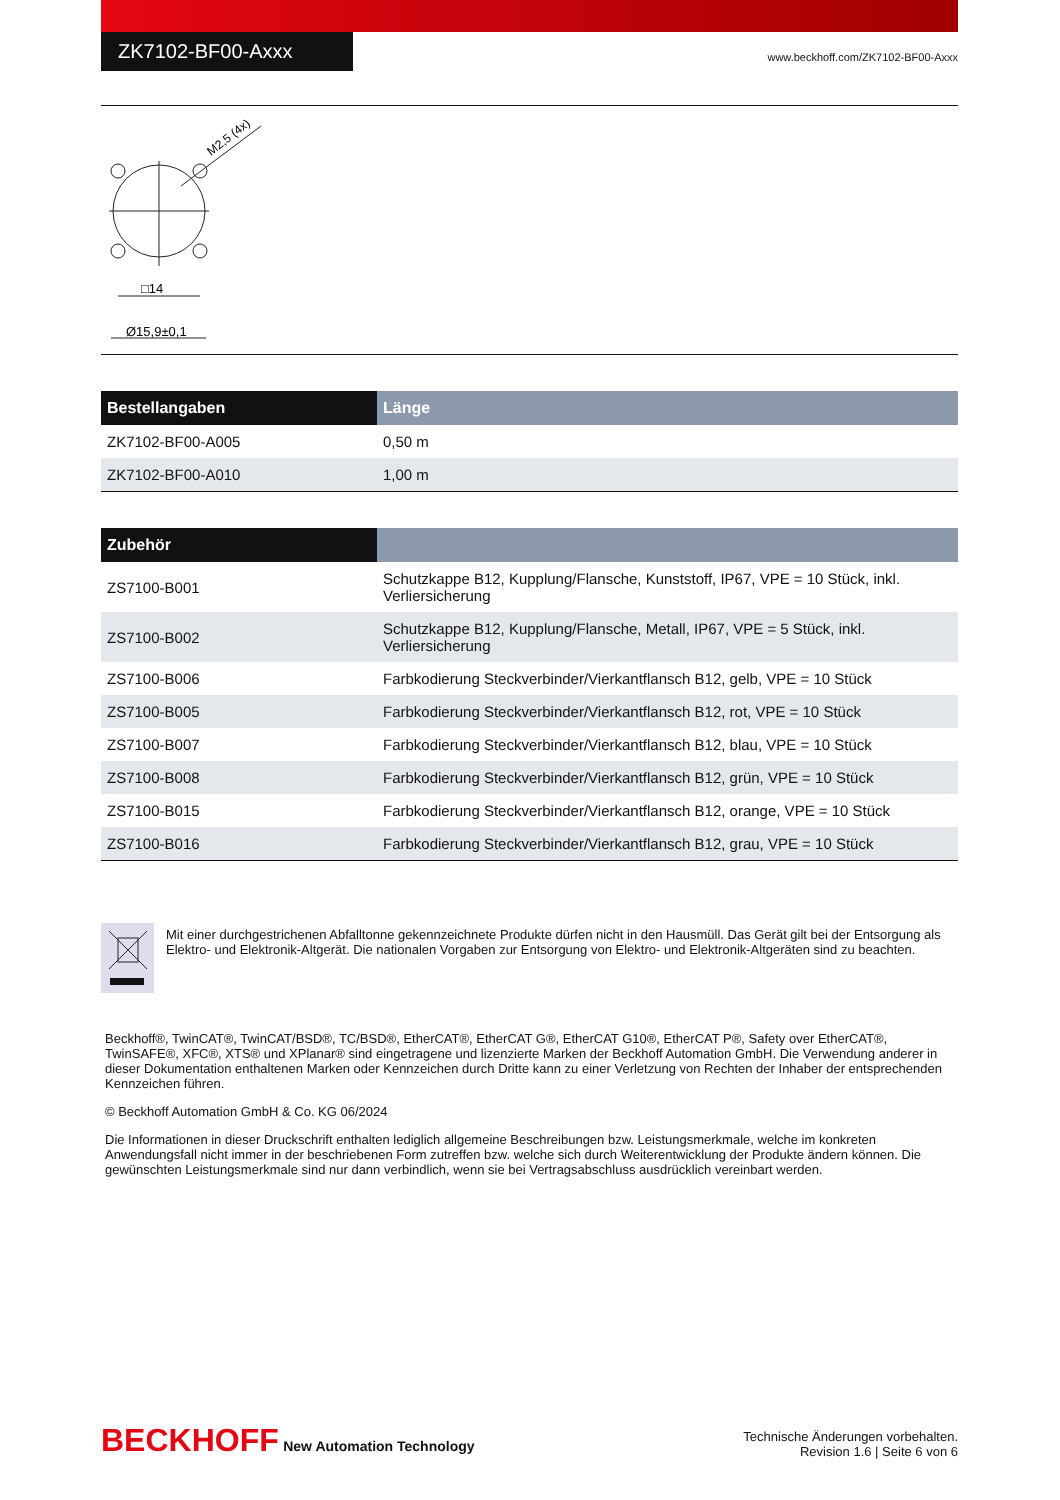ZK7102-BF00-Axxx
www.beckhoff.com/ZK7102-BF00-Axxx
□14
Ø15,9±0,1
M2,5 (4x)
| Bestellangaben | Länge |
| --- | --- |
| ZK7102-BF00-A005 | 0,50 m |
| ZK7102-BF00-A010 | 1,00 m |
| Zubehör | |
| --- | --- |
| ZS7100-B001 | Schutzkappe B12, Kupplung/Flansche, Kunststoff, IP67, VPE = 10 Stück, inkl. Verliersicherung |
| ZS7100-B002 | Schutzkappe B12, Kupplung/Flansche, Metall, IP67, VPE = 5 Stück, inkl. Verliersicherung |
| ZS7100-B006 | Farbkodierung Steckverbinder/Vierkantflansch B12, gelb, VPE = 10 Stück |
| ZS7100-B005 | Farbkodierung Steckverbinder/Vierkantflansch B12, rot, VPE = 10 Stück |
| ZS7100-B007 | Farbkodierung Steckverbinder/Vierkantflansch B12, blau, VPE = 10 Stück |
| ZS7100-B008 | Farbkodierung Steckverbinder/Vierkantflansch B12, grün, VPE = 10 Stück |
| ZS7100-B015 | Farbkodierung Steckverbinder/Vierkantflansch B12, orange, VPE = 10 Stück |
| ZS7100-B016 | Farbkodierung Steckverbinder/Vierkantflansch B12, grau, VPE = 10 Stück |
Mit einer durchgestrichenen Abfalltonne gekennzeichnete Produkte dürfen nicht in den Hausmüll. Das Gerät gilt bei der Entsorgung als Elektro- und Elektronik-Altgerät. Die nationalen Vorgaben zur Entsorgung von Elektro- und Elektronik-Altgeräten sind zu beachten.
Beckhoff®, TwinCAT®, TwinCAT/BSD®, TC/BSD®, EtherCAT®, EtherCAT G®, EtherCAT G10®, EtherCAT P®, Safety over EtherCAT®, TwinSAFE®, XFC®, XTS® und XPlanar® sind eingetragene und lizenzierte Marken der Beckhoff Automation GmbH. Die Verwendung anderer in dieser Dokumentation enthaltenen Marken oder Kennzeichen durch Dritte kann zu einer Verletzung von Rechten der Inhaber der entsprechenden Kennzeichen führen.
© Beckhoff Automation GmbH & Co. KG 06/2024
Die Informationen in dieser Druckschrift enthalten lediglich allgemeine Beschreibungen bzw. Leistungsmerkmale, welche im konkreten Anwendungsfall nicht immer in der beschriebenen Form zutreffen bzw. welche sich durch Weiterentwicklung der Produkte ändern können. Die gewünschten Leistungsmerkmale sind nur dann verbindlich, wenn sie bei Vertragsabschluss ausdrücklich vereinbart werden.
BECKHOFF New Automation Technology
Technische Änderungen vorbehalten.
Revision 1.6 | Seite 6 von 6